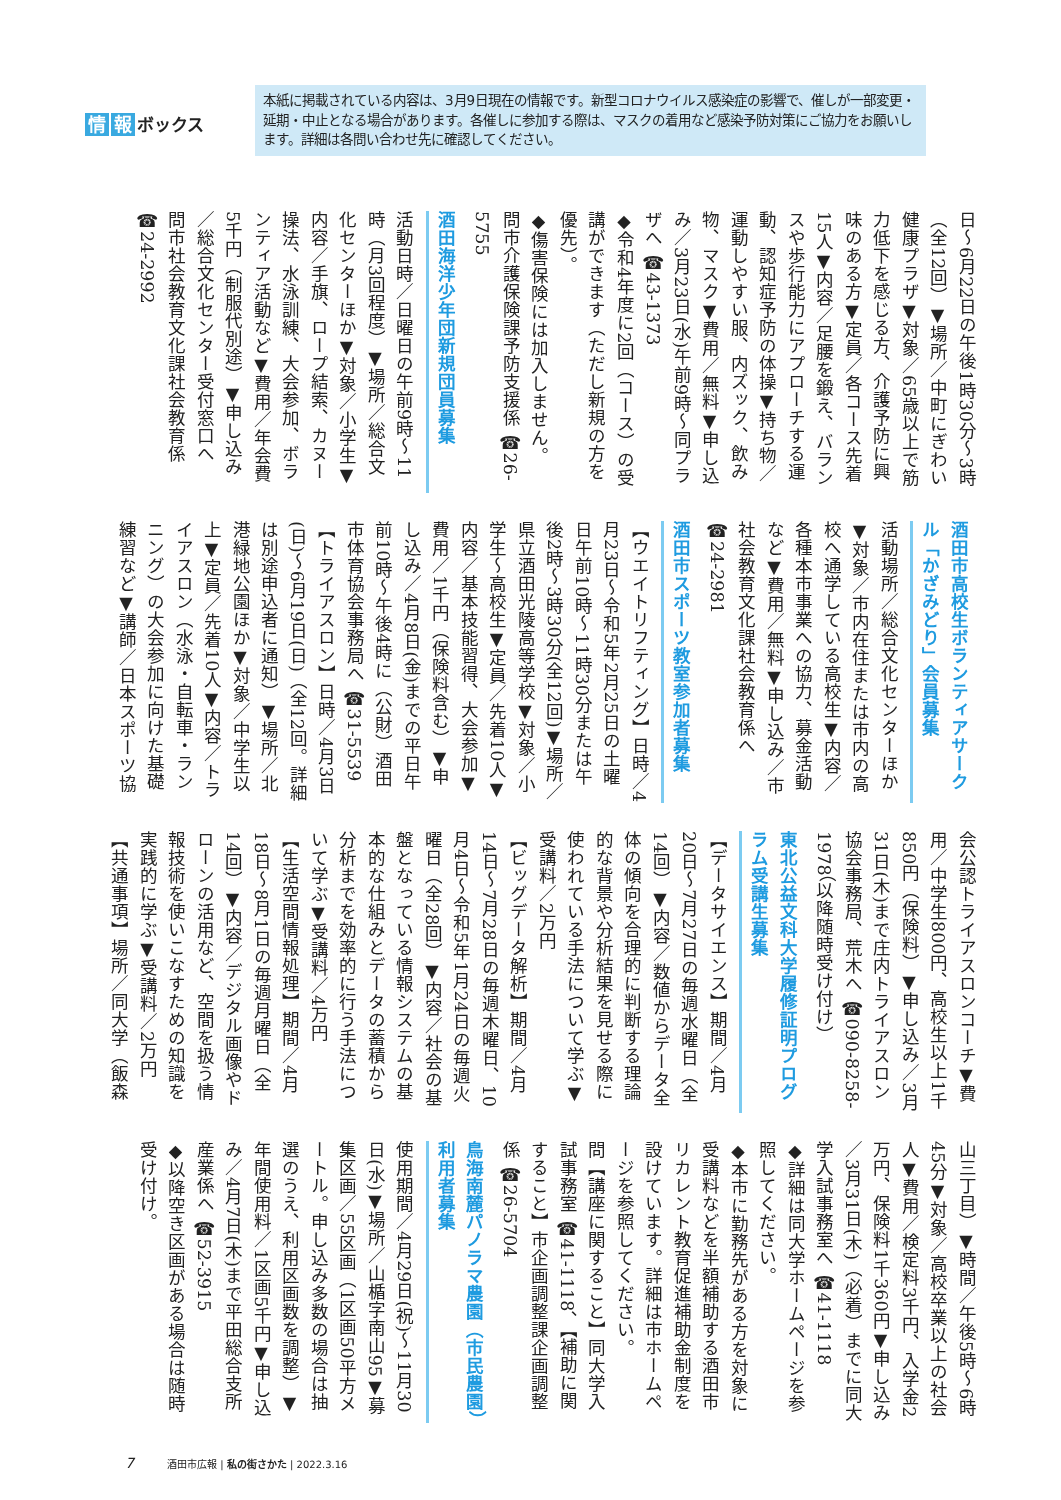情報 ボックス
本紙に掲載されている内容は、3月9日現在の情報です。新型コロナウイルス感染症の影響で、催しが一部変更・延期・中止となる場合があります。各催しに参加する際は、マスクの着用など感染予防対策にご協力をお願いします。詳細は各問い合わせ先に確認してください。
日～6月22日の午後1時30分～3時（全12回）▼場所／中町にぎわい健康プラザ▼対象／65歳以上で筋力低下を感じる方、介護予防に興味のある方▼定員／各コース先着15人▼内容／足腰を鍛え、バランスや歩行能力にアプローチする運動、認知症予防の体操▼持ち物／運動しやすい服、内ズック、飲み物、マスク▼費用／無料▼申し込み／3月23日(水)午前9時～同プラザへ ☎43-1373
◆令和4年度に2回（コース）の受講ができます（ただし新規の方を優先）。
◆傷害保険には加入しません。
問市介護保険課予防支援係 ☎26-5755
酒田海洋少年団新規団員募集
活動日時／日曜日の午前9時～11時（月3回程度）▼場所／総合文化センターほか▼対象／小学生▼内容／手旗、ロープ結索、カヌー操法、水泳訓練、大会参加、ボランティア活動など▼費用／年会費5千円（制服代別途）▼申し込み／総合文化センター受付窓口へ
問市社会教育文化課社会教育係 ☎24-2992
酒田市高校生ボランティアサークル「かざみどり」会員募集
活動場所／総合文化センターほか▼対象／市内在住または市内の高校へ通学している高校生▼内容／各種本市事業への協力、募金活動など▼費用／無料▼申し込み／市社会教育文化課社会教育係へ ☎24-2981
酒田市スポーツ教室参加者募集
【ウエイトリフティング】日時／4月23日～令和5年2月25日の土曜日午前10時～11時30分または午後2時～3時30分(全12回)▼場所／県立酒田光陵高等学校▼対象／小学生～高校生▼定員／先着10人▼内容／基本技能習得、大会参加▼費用／1千円（保険料含む）▼申し込み／4月8日(金)までの平日午前10時～午後4時に（公財）酒田市体育協会事務局へ ☎31-5539
【トライアスロン】日時／4月3日(日)～6月19日(日)（全12回。詳細は別途申込者に通知）▼場所／北港緑地公園ほか▼対象／中学生以上▼定員／先着10人▼内容／トライアスロン（水泳・自転車・ランニング）の大会参加に向けた基礎練習など▼講師／日本スポーツ協
会公認トライアスロンコーチ▼費用／中学生800円、高校生以上1千850円（保険料）▼申し込み／3月31日(木)まで庄内トライアスロン協会事務局、荒木へ ☎090-8258-1978（以降随時受け付け）
東北公益文科大学履修証明プログラム受講生募集
【データサイエンス】期間／4月20日～7月27日の毎週水曜日（全14回）▼内容／数値からデータ全体の傾向を合理的に判断する理論的な背景や分析結果を見せる際に使われている手法について学ぶ▼受講料／2万円
【ビッグデータ解析】期間／4月14日～7月28日の毎週木曜日、10月4日～令和5年1月24日の毎週火曜日（全28回）▼内容／社会の基盤となっている情報システムの基本的な仕組みとデータの蓄積から分析までを効率的に行う手法について学ぶ▼受講料／4万円
【生活空間情報処理】期間／4月18日～8月1日の毎週月曜日（全14回）▼内容／デジタル画像やドローンの活用など、空間を扱う情報技術を使いこなすための知識を実践的に学ぶ▼受講料／2万円
【共通事項】場所／同大学（飯森
山三丁目）▼時間／午後5時～6時45分▼対象／高校卒業以上の社会人▼費用／検定料3千円、入学金2万円、保険料1千360円▼申し込み／3月31日(木)（必着）までに同大学入試事務室へ ☎41-1118
◆詳細は同大学ホームページを参照してください。
◆本市に勤務先がある方を対象に受講料などを半額補助する酒田市リカレント教育促進補助金制度を設けています。詳細は市ホームページを参照してください。
問【講座に関すること】同大学入試事務室 ☎41-1118、【補助に関すること】市企画調整課企画調整係 ☎26-5704
鳥海南麓パノラマ農園（市民農園）利用者募集
使用期間／4月29日(祝)～11月30日(水)▼場所／山楯字南山95▼募集区画／55区画（1区画50平方メートル。申し込み多数の場合は抽選のうえ、利用区画数を調整）▼年間使用料／1区画5千円▼申し込み／4月7日(木)まで平田総合支所産業係へ ☎52-3915
◆以降空き区画がある場合は随時受け付け。
7 酒田市広報 | 私の街さかた | 2022.3.16